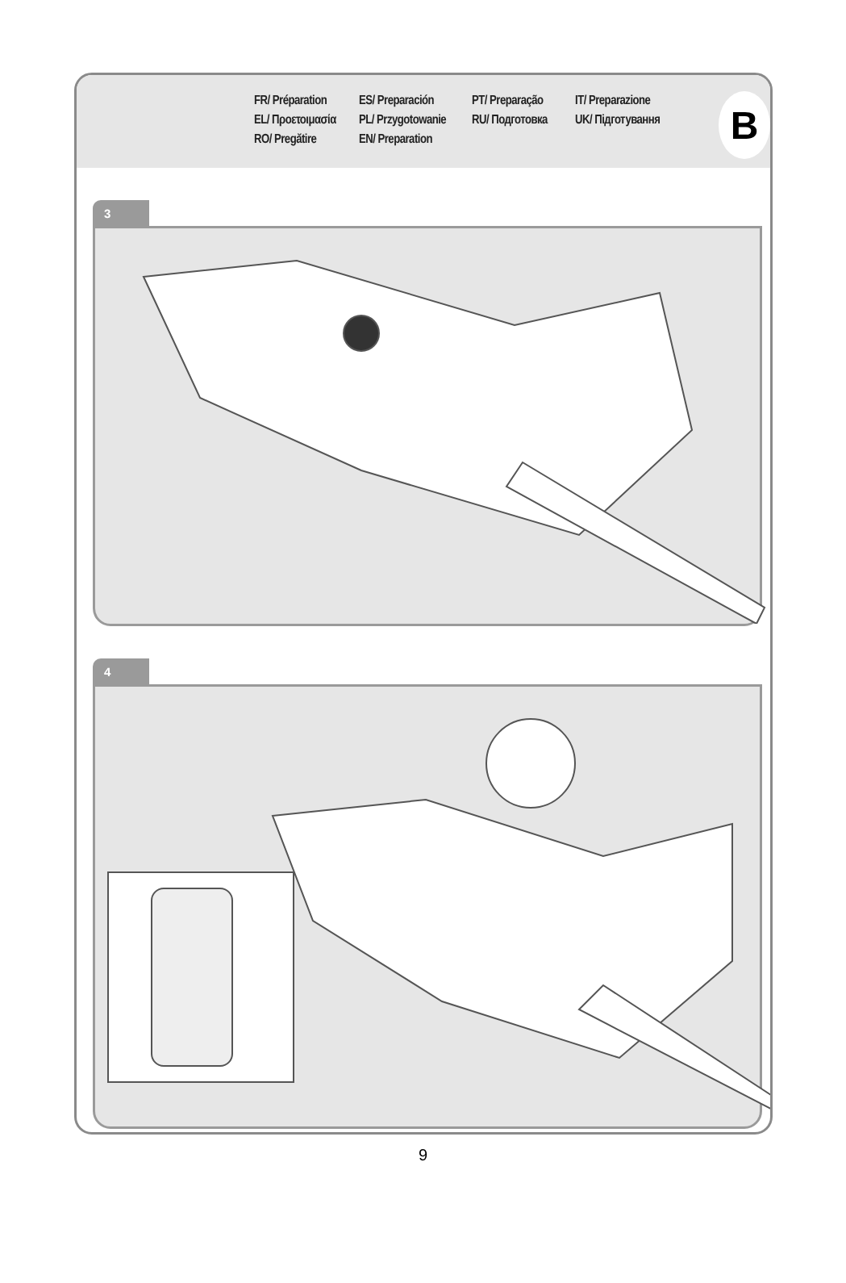FR/ Préparation
ES/ Preparación
PT/ Preparação
IT/ Preparazione
EL/ Προετοιμασία
PL/ Przygotowanie
RU/ Подготовка
UK/ Підготування
RO/ Pregătire
EN/ Preparation
B
3
4
9